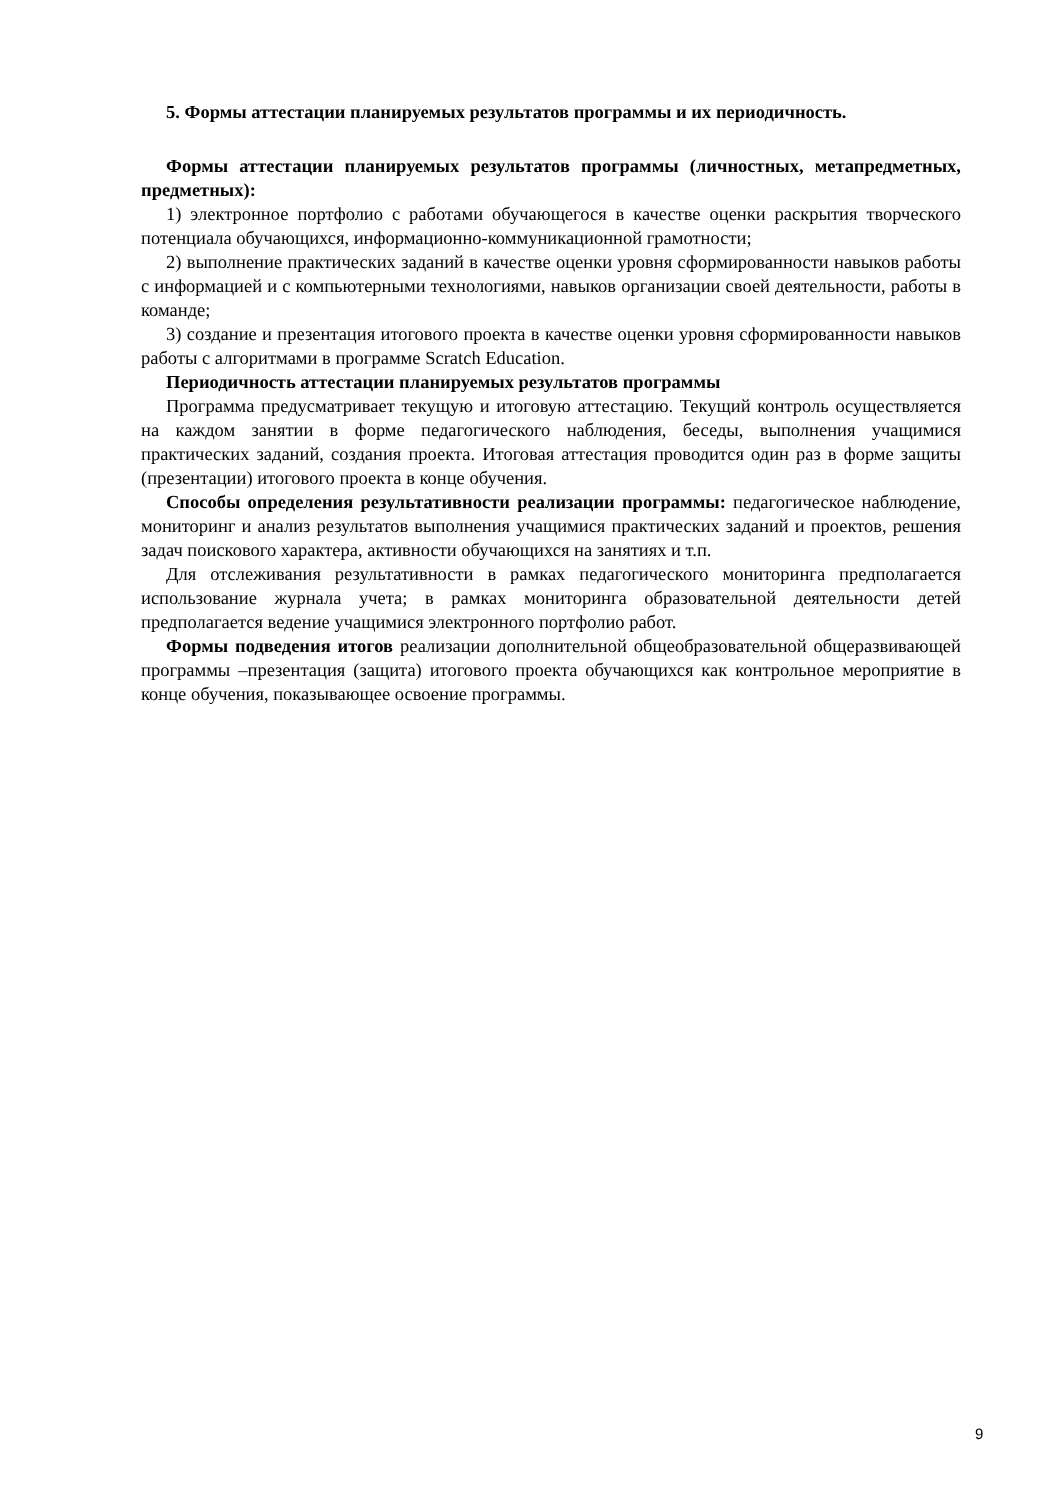5. Формы аттестации планируемых результатов программы и их периодичность.
Формы аттестации планируемых результатов программы (личностных, метапредметных, предметных):
1) электронное портфолио с работами обучающегося в качестве оценки раскрытия творческого потенциала обучающихся, информационно-коммуникационной грамотности;
2) выполнение практических заданий в качестве оценки уровня сформированности навыков работы с информацией и с компьютерными технологиями, навыков организации своей деятельности, работы в команде;
3) создание и презентация итогового проекта в качестве оценки уровня сформированности навыков работы с алгоритмами в программе Scratch Education.
Периодичность аттестации планируемых результатов программы
Программа предусматривает текущую и итоговую аттестацию. Текущий контроль осуществляется на каждом занятии в форме педагогического наблюдения, беседы, выполнения учащимися практических заданий, создания проекта. Итоговая аттестация проводится один раз в форме защиты (презентации) итогового проекта в конце обучения.
Способы определения результативности реализации программы: педагогическое наблюдение, мониторинг и анализ результатов выполнения учащимися практических заданий и проектов, решения задач поискового характера, активности обучающихся на занятиях и т.п.
Для отслеживания результативности в рамках педагогического мониторинга предполагается использование журнала учета; в рамках мониторинга образовательной деятельности детей предполагается ведение учащимися электронного портфолио работ.
Формы подведения итогов реализации дополнительной общеобразовательной общеразвивающей программы –презентация (защита) итогового проекта обучающихся как контрольное мероприятие в конце обучения, показывающее освоение программы.
9